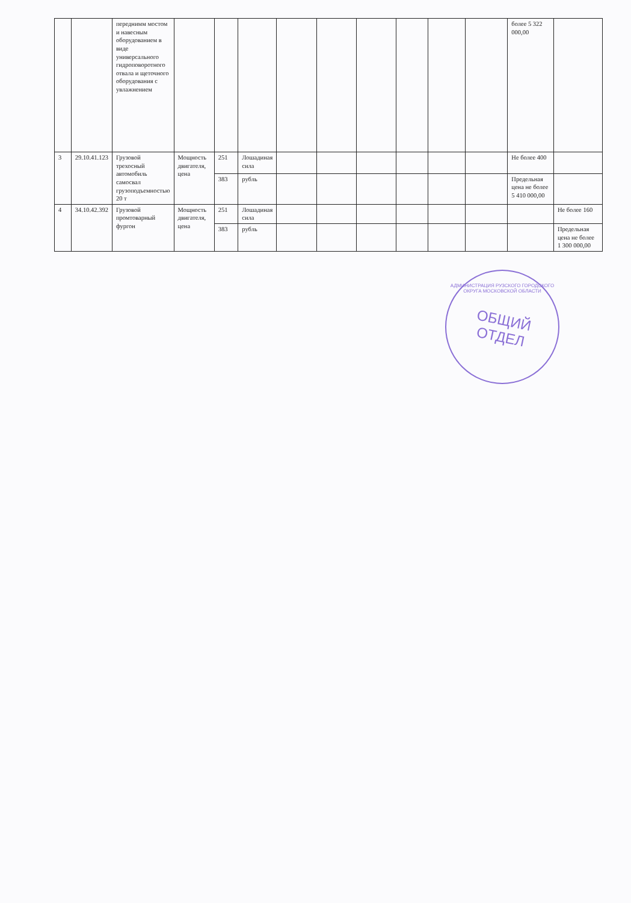| | | переднимм мостом и навесным оборудованием в виде универсального гидроповоротного отвала и щеточного оборудования с увлажнением | | | | | | | | | | более 5 322 000,00 | |
| 3 | 29.10.41.123 | Грузовой трехосный автомобиль самосвал грузоподъемностью 20 т | Мощность двигателя, цена | 251 | Лошадиная сила | | | | | | | Не более 400 | |
| | | | | 383 | рубль | | | | | | | Предельная цена не более 5 410 000,00 | |
| 4 | 34.10.42.392 | Грузовой промтоварный фургон | Мощность двигателя, цена | 251 | Лошадиная сила | | | | | | | | Не более 160 |
| | | | | 383 | рубль | | | | | | | | Предельная цена не более 1 300 000,00 |
АДМИНИСТРАЦИЯ РУЗСКОГО ГОРОДСКОГО ОКРУГА МОСКОВСКОЙ ОБЛАСТИ
ОБЩИЙ
ОТДЕЛ